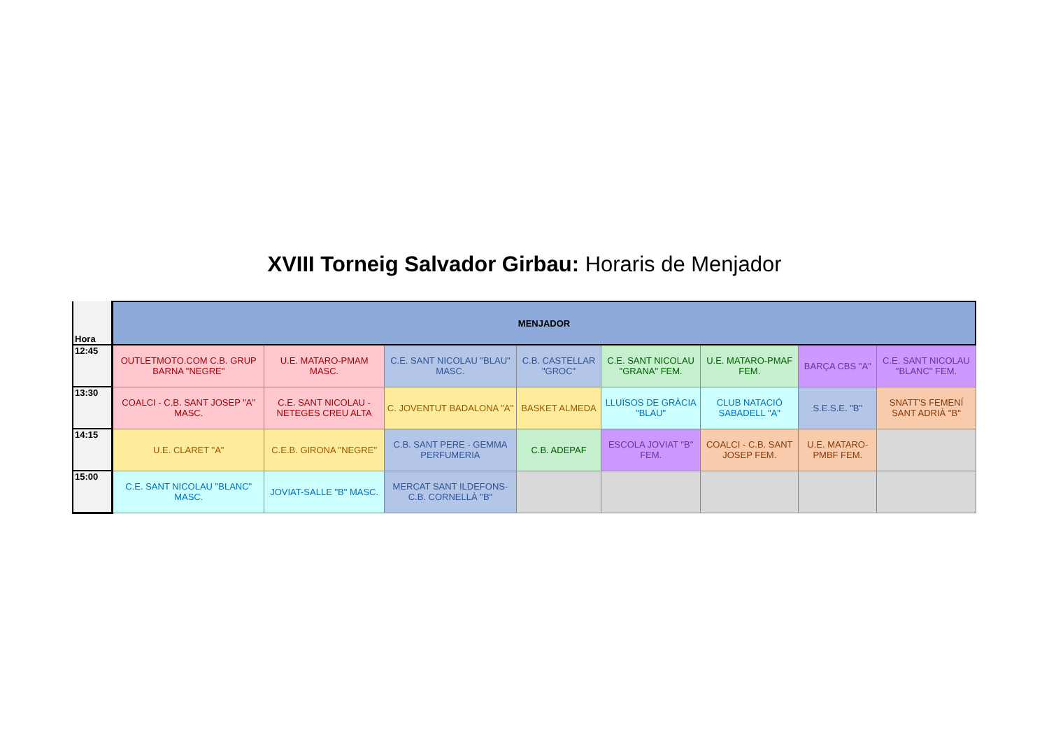XVIII Torneig Salvador Girbau: Horaris de Menjador
| Hora | MENJADOR | | | | | | | |
| --- | --- | --- | --- | --- | --- | --- | --- | --- |
| 12:45 | OUTLETMOTO.COM C.B. GRUP BARNA "NEGRE" | U.E. MATARO-PMAM MASC. | C.E. SANT NICOLAU "BLAU" MASC. | C.B. CASTELLAR "GROC" | C.E. SANT NICOLAU "GRANA" FEM. | U.E. MATARO-PMAF FEM. | BARÇA CBS "A" | C.E. SANT NICOLAU "BLANC" FEM. |
| 13:30 | COALCI - C.B. SANT JOSEP "A" MASC. | C.E. SANT NICOLAU - NETEGES CREU ALTA | C. JOVENTUT BADALONA "A" | BASKET ALMEDA | LLUÏSOS DE GRÀCIA "BLAU" | CLUB NATACIÓ SABADELL "A" | S.E.S.E. "B" | SNATT'S FEMENÍ SANT ADRIÀ "B" |
| 14:15 | U.E. CLARET "A" | C.E.B. GIRONA "NEGRE" | C.B. SANT PERE - GEMMA PERFUMERIA | C.B. ADEPAF | ESCOLA JOVIAT "B" FEM. | COALCI - C.B. SANT JOSEP FEM. | U.E. MATARO-PMBF FEM. | |
| 15:00 | C.E. SANT NICOLAU "BLANC" MASC. | JOVIAT-SALLE "B" MASC. | MERCAT SANT ILDEFONS-C.B. CORNELLÀ "B" | | | | | |